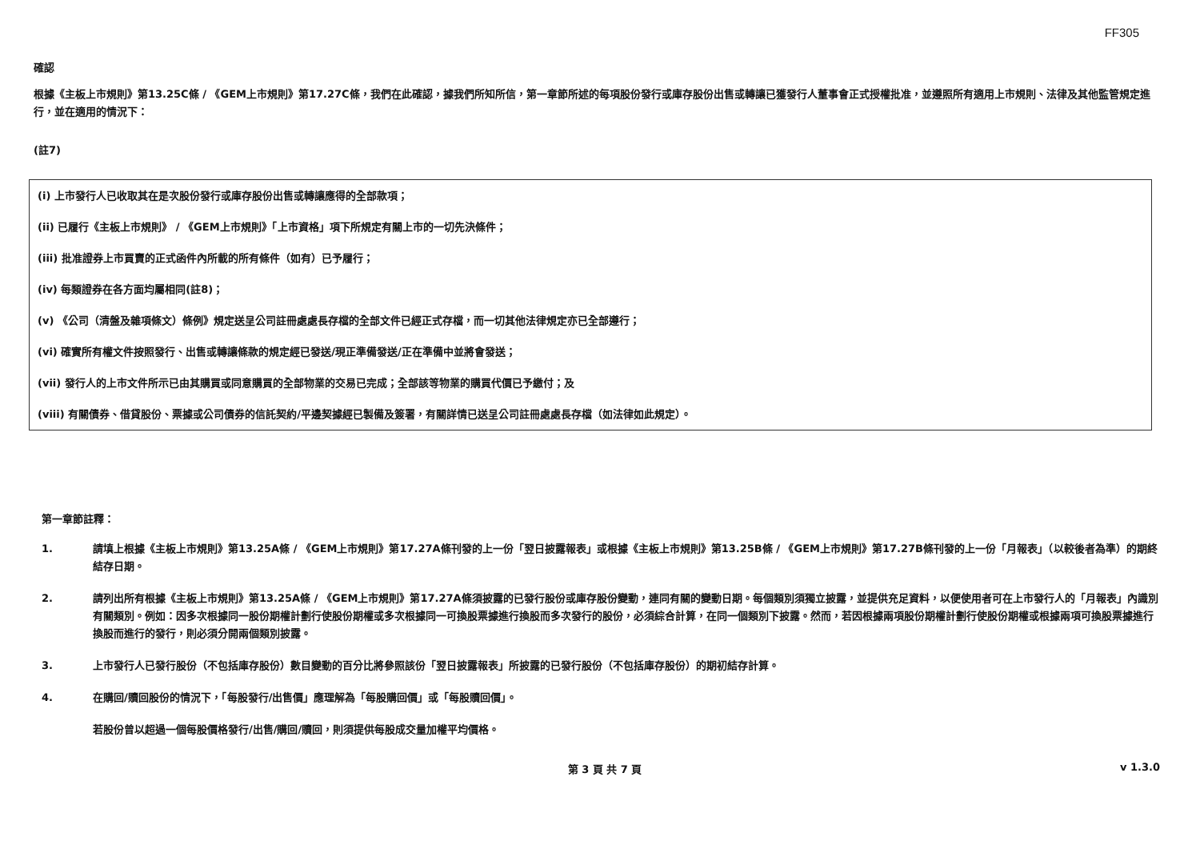FF305
確認
根據《主板上市規則》第13.25C條 / 《GEM上市規則》第17.27C條，我們在此確認，據我們所知所信，第一章節所述的每項股份發行或庫存股份出售或轉讓已獲發行人董事會正式授權批准，並遵照所有適用上市規則、法律及其他監管規定進行，並在適用的情況下：
(註7)
(i) 上市發行人已收取其在是次股份發行或庫存股份出售或轉讓應得的全部款項；
(ii) 已履行《主板上市規則》 / 《GEM上市規則》「上市資格」項下所規定有關上市的一切先決條件；
(iii) 批准證券上市買賣的正式函件內所載的所有條件（如有）已予履行；
(iv) 每類證券在各方面均屬相同(註8)；
(v) 《公司（清盤及雜項條文）條例》規定送呈公司註冊處處長存檔的全部文件已經正式存檔，而一切其他法律規定亦已全部遵行；
(vi) 確實所有權文件按照發行、出售或轉讓條款的規定經已發送/現正準備發送/正在準備中並將會發送；
(vii) 發行人的上市文件所示已由其購買或同意購買的全部物業的交易已完成；全部該等物業的購買代價已予繳付；及
(viii) 有關債券、借貸股份、票據或公司債券的信託契約/平邊契據經已製備及簽署，有關詳情已送呈公司註冊處處長存檔（如法律如此規定）。
第一章節註釋：
1. 請填上根據《主板上市規則》第13.25A條 / 《GEM上市規則》第17.27A條刊發的上一份「翌日披露報表」或根據《主板上市規則》第13.25B條 / 《GEM上市規則》第17.27B條刊發的上一份「月報表」（以較後者為準）的期終結存日期。
2. 請列出所有根據《主板上市規則》第13.25A條 / 《GEM上市規則》第17.27A條須披露的已發行股份或庫存股份變動，連同有關的變動日期。每個類別須獨立披露，並提供充足資料，以便使用者可在上市發行人的「月報表」內識別有關類別。例如：因多次根據同一股份期權計劃行使股份期權或多次根據同一可換股票據進行換股而多次發行的股份，必須綜合計算，在同一個類別下披露。然而，若因根據兩項股份期權計劃行使股份期權或根據兩項可換股票據進行換股而進行的發行，則必須分開兩個類別披露。
3. 上市發行人已發行股份（不包括庫存股份）數目變動的百分比將參照該份「翌日披露報表」所披露的已發行股份（不包括庫存股份）的期初結存計算。
4. 在購回/贖回股份的情況下，「每股發行/出售價」應理解為「每股購回價」或「每股贖回價」。
若股份曾以超過一個每股價格發行/出售/購回/贖回，則須提供每股成交量加權平均價格。
第 3 頁 共 7 頁 v 1.3.0